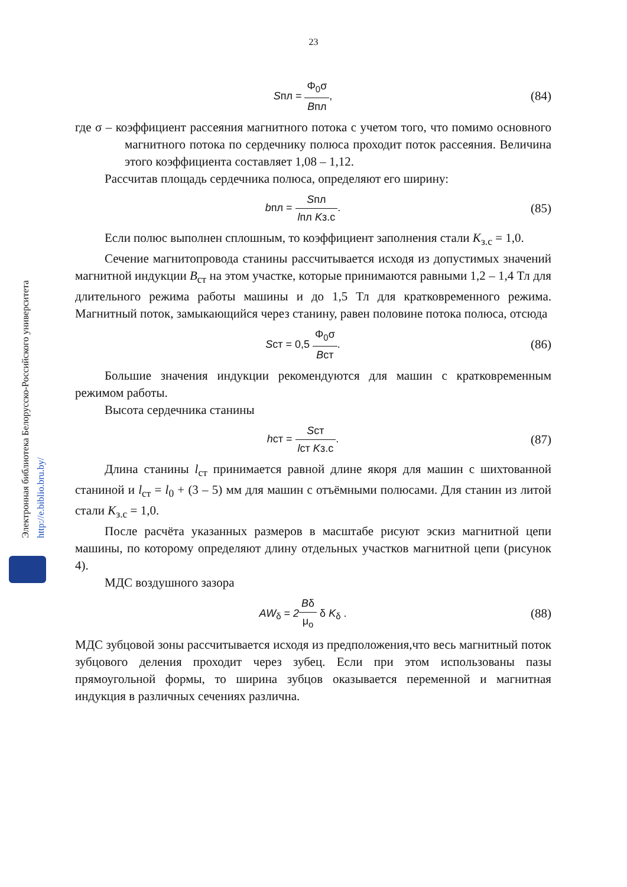23
Электронная библиотека Белорусско-Российского университета
http://e.biblio.bru.by/
Sпл = Φ<sub>0</sub>σ Bпл,
(84)
где σ – коэффициент рассеяния магнитного потока с учетом того, что помимо основного магнитного потока по сердечнику полюса проходит поток рассеяния. Величина этого коэффициента составляет 1,08 – 1,12.
Рассчитав площадь сердечника полюса, определяют его ширину:
bпл = Sпл lпл Kз.с.
(85)
Если полюс выполнен сплошным, то коэффициент заполнения стали K<sub>з.с</sub> = 1,0.
Сечение магнитопровода станины рассчитывается исходя из допустимых значений магнитной индукции B<sub>ст</sub> на этом участке, которые принимаются равными 1,2 – 1,4 Тл для длительного режима работы машины и до 1,5 Тл для кратковременного режима. Магнитный поток, замыкающийся через станину, равен половине потока полюса, отсюда
Sст = 0,5 Φ<sub>0</sub>σ Bст.
(86)
Большие значения индукции рекомендуются для машин с кратковременным режимом работы.
Высота сердечника станины
hст = Sст lст Kз.с.
(87)
Длина станины l<sub>ст</sub> принимается равной длине якоря для машин с шихтованной станиной и l<sub>ст</sub> = l<sub>0</sub> + (3 – 5) мм для машин с отъёмными полюсами. Для станин из литой стали K<sub>з.с</sub> = 1,0.
После расчёта указанных размеров в масштабе рисуют эскиз магнитной цепи машины, по которому определяют длину отдельных участков магнитной цепи (рисунок 4).
МДС воздушного зазора
AW<sub>δ</sub> = 2 Bδ μ<sub>o</sub> δ K<sub>δ</sub> .
(88)
МДС зубцовой зоны рассчитывается исходя из предположения,что весь магнитный поток зубцового деления проходит через зубец. Если при этом использованы пазы прямоугольной формы, то ширина зубцов оказывается переменной и магнитная индукция в различных сечениях различна.